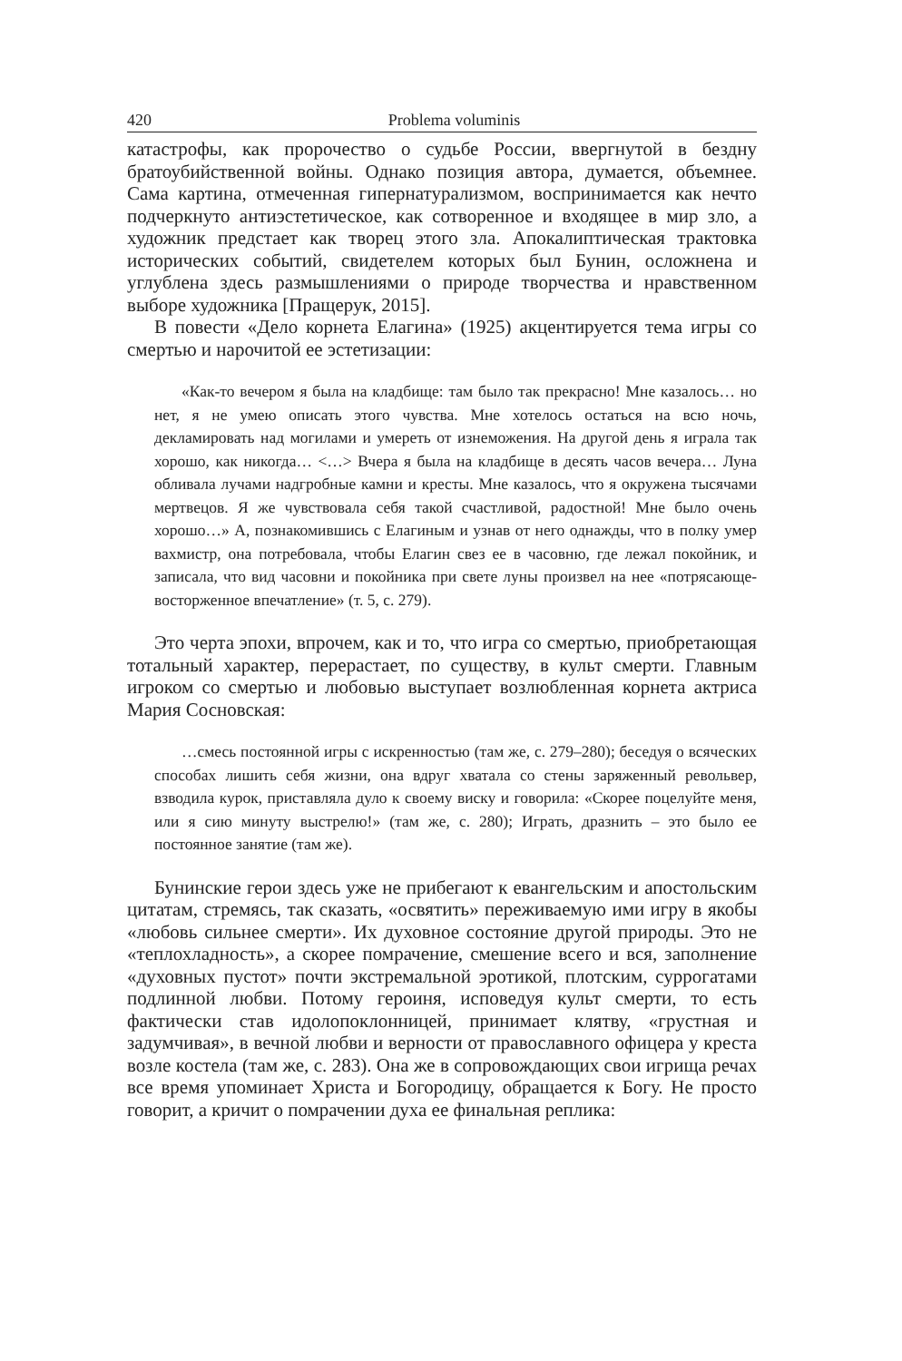420 Problema voluminis
катастрофы, как пророчество о судьбе России, ввергнутой в бездну братоубийственной войны. Однако позиция автора, думается, объемнее. Сама картина, отмеченная гипернатурализмом, воспринимается как нечто подчеркнуто антиэстетическое, как сотворенное и входящее в мир зло, а художник предстает как творец этого зла. Апокалиптическая трактовка исторических событий, свидетелем которых был Бунин, осложнена и углублена здесь размышлениями о природе творчества и нравственном выборе художника [Пращерук, 2015].
В повести «Дело корнета Елагина» (1925) акцентируется тема игры со смертью и нарочитой ее эстетизации:
«Как-то вечером я была на кладбище: там было так прекрасно! Мне казалось… но нет, я не умею описать этого чувства. Мне хотелось остаться на всю ночь, декламировать над могилами и умереть от изнеможения. На другой день я играла так хорошо, как никогда… <…> Вчера я была на кладбище в десять часов вечера… Луна обливала лучами надгробные камни и кресты. Мне казалось, что я окружена тысячами мертвецов. Я же чувствовала себя такой счастливой, радостной! Мне было очень хорошо…» А, познакомившись с Елагиным и узнав от него однажды, что в полку умер вахмистр, она потребовала, чтобы Елагин свез ее в часовню, где лежал покойник, и записала, что вид часовни и покойника при свете луны произвел на нее «потрясающе-восторженное впечатление» (т. 5, с. 279).
Это черта эпохи, впрочем, как и то, что игра со смертью, приобретающая тотальный характер, перерастает, по существу, в культ смерти. Главным игроком со смертью и любовью выступает возлюбленная корнета актриса Мария Сосновская:
…смесь постоянной игры с искренностью (там же, с. 279–280); беседуя о всяческих способах лишить себя жизни, она вдруг хватала со стены заряженный револьвер, взводила курок, приставляла дуло к своему виску и говорила: «Скорее поцелуйте меня, или я сию минуту выстрелю!» (там же, с. 280); Играть, дразнить – это было ее постоянное занятие (там же).
Бунинские герои здесь уже не прибегают к евангельским и апостольским цитатам, стремясь, так сказать, «освятить» переживаемую ими игру в якобы «любовь сильнее смерти». Их духовное состояние другой природы. Это не «теплохладность», а скорее помрачение, смешение всего и вся, заполнение «духовных пустот» почти экстремальной эротикой, плотским, суррогатами подлинной любви. Потому героиня, исповедуя культ смерти, то есть фактически став идолопоклонницей, принимает клятву, «грустная и задумчивая», в вечной любви и верности от православного офицера у креста возле костела (там же, с. 283). Она же в сопровождающих свои игрища речах все время упоминает Христа и Богородицу, обращается к Богу. Не просто говорит, а кричит о помрачении духа ее финальная реплика: